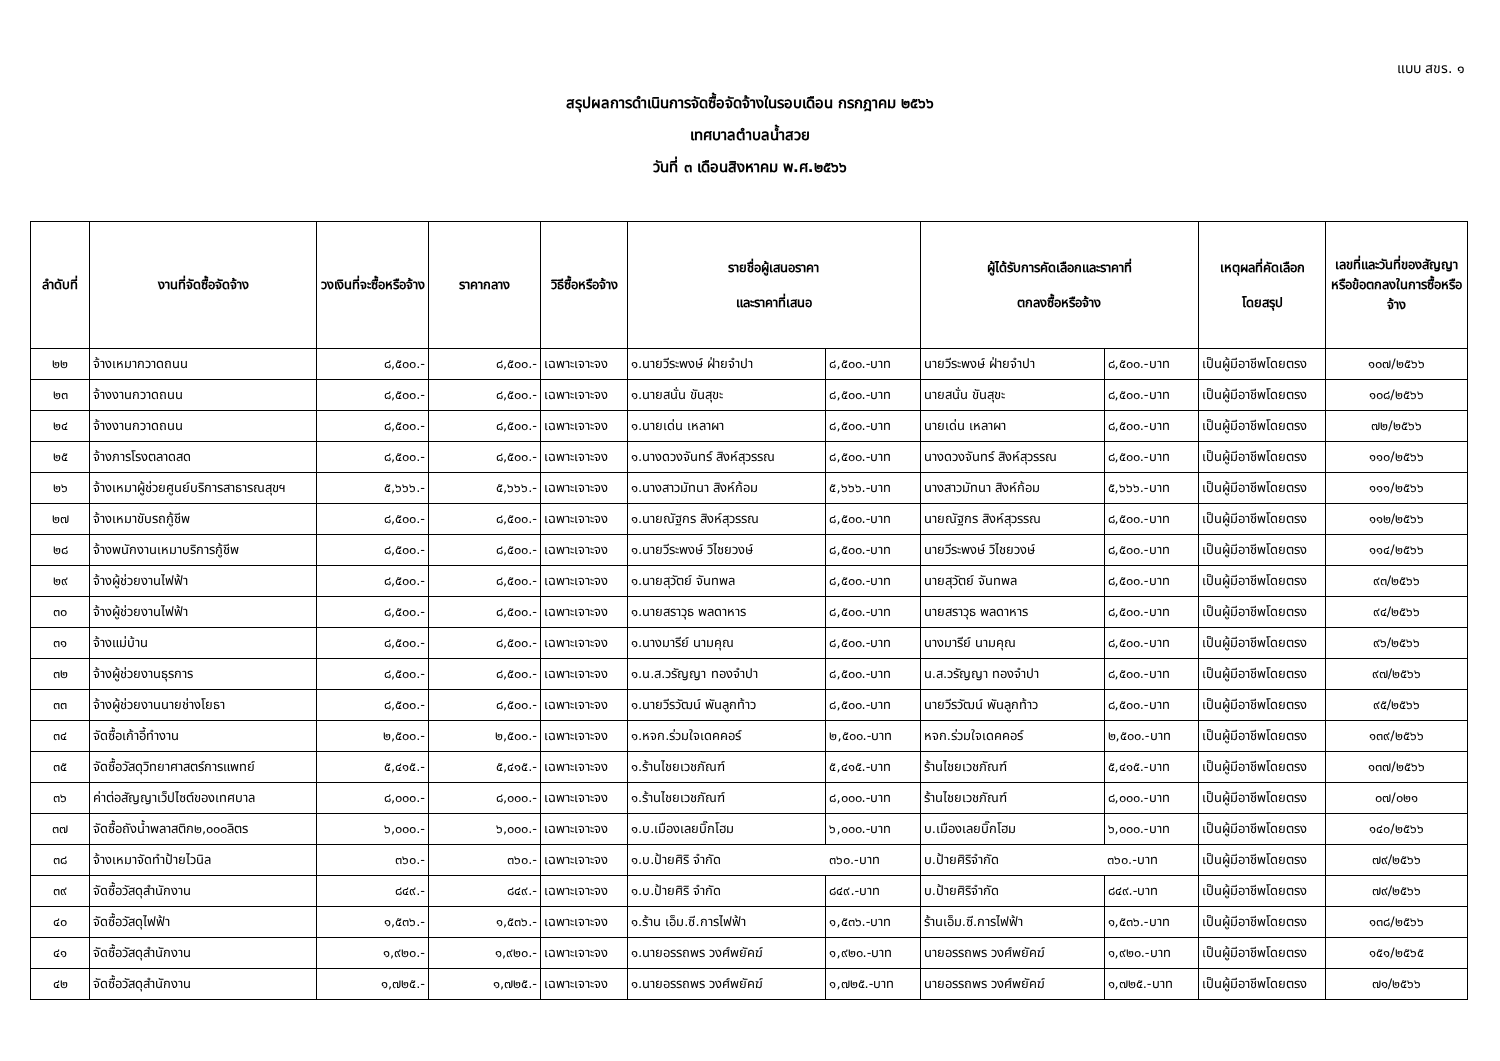แบบ สขร. ๑
สรุปผลการดำเนินการจัดซื้อจัดจ้างในรอบเดือน กรกฎาคม ๒๕๖๖
เทศบาลตำบลน้ำสวย
วันที่ ๓ เดือนสิงหาคม พ.ศ.๒๕๖๖
| ลำดับที่ | งานที่จัดซื้อจัดจ้าง | วงเงินที่จะซื้อหรือจ้าง | ราคากลาง | วิธีซื้อหรือจ้าง | รายชื่อผู้เสนอราคา และราคาที่เสนอ | | ผู้ได้รับการคัดเลือกและราคาที่ ตกลงซื้อหรือจ้าง | | เหตุผลที่คัดเลือก โดยสรุป | เลขที่และวันที่ของสัญญา หรือข้อตกลงในการซื้อหรือจ้าง |
| --- | --- | --- | --- | --- | --- | --- | --- | --- | --- | --- |
| ๒๒ | จ้างเหมากวาดถนน | ๘,๕๐๐.- | ๘,๕๐๐.- | เฉพาะเจาะจง | ๑.นายวีระพงษ์ ฝ่ายจำปา | ๘,๕๐๐.-บาท | นายวีระพงษ์ ฝ่ายจำปา | ๘,๕๐๐.-บาท | เป็นผู้มีอาชีพโดยตรง | ๑๐๗/๒๕๖๖ |
| ๒๓ | จ้างงานกวาดถนน | ๘,๕๐๐.- | ๘,๕๐๐.- | เฉพาะเจาะจง | ๑.นายสนั่น ขันสุขะ | ๘,๕๐๐.-บาท | นายสนั่น ขันสุขะ | ๘,๕๐๐.-บาท | เป็นผู้มีอาชีพโดยตรง | ๑๐๘/๒๕๖๖ |
| ๒๔ | จ้างงานกวาดถนน | ๘,๕๐๐.- | ๘,๕๐๐.- | เฉพาะเจาะจง | ๑.นายเด่น เหลาผา | ๘,๕๐๐.-บาท | นายเด่น เหลาผา | ๘,๕๐๐.-บาท | เป็นผู้มีอาชีพโดยตรง | ๗๒/๒๕๖๖ |
| ๒๕ | จ้างภารโรงตลาดสด | ๘,๕๐๐.- | ๘,๕๐๐.- | เฉพาะเจาะจง | ๑.นางดวงจันทร์ สิงห์สุวรรณ | ๘,๕๐๐.-บาท | นางดวงจันทร์ สิงห์สุวรรณ | ๘,๕๐๐.-บาท | เป็นผู้มีอาชีพโดยตรง | ๑๑๐/๒๕๖๖ |
| ๒๖ | จ้างเหมาผู้ช่วยศูนย์บริการสาธารณสุขฯ | ๕,๖๖๖.- | ๕,๖๖๖.- | เฉพาะเจาะจง | ๑.นางสาวมัทนา สิงห์ก้อม | ๕,๖๖๖.-บาท | นางสาวมัทนา สิงห์ก้อม | ๕,๖๖๖.-บาท | เป็นผู้มีอาชีพโดยตรง | ๑๑๑/๒๕๖๖ |
| ๒๗ | จ้างเหมาขับรถกู้ชีพ | ๘,๕๐๐.- | ๘,๕๐๐.- | เฉพาะเจาะจง | ๑.นายณัฐกร สิงห์สุวรรณ | ๘,๕๐๐.-บาท | นายณัฐกร สิงห์สุวรรณ | ๘,๕๐๐.-บาท | เป็นผู้มีอาชีพโดยตรง | ๑๑๒/๒๕๖๖ |
| ๒๘ | จ้างพนักงานเหมาบริการกู้ชีพ | ๘,๕๐๐.- | ๘,๕๐๐.- | เฉพาะเจาะจง | ๑.นายวีระพงษ์ วิไชยวงษ์ | ๘,๕๐๐.-บาท | นายวีระพงษ์ วิไชยวงษ์ | ๘,๕๐๐.-บาท | เป็นผู้มีอาชีพโดยตรง | ๑๑๔/๒๕๖๖ |
| ๒๙ | จ้างผู้ช่วยงานไฟฟ้า | ๘,๕๐๐.- | ๘,๕๐๐.- | เฉพาะเจาะจง | ๑.นายสุวัตย์ จันทพล | ๘,๕๐๐.-บาท | นายสุวัตย์ จันทพล | ๘,๕๐๐.-บาท | เป็นผู้มีอาชีพโดยตรง | ๙๓/๒๕๖๖ |
| ๓๐ | จ้างผู้ช่วยงานไฟฟ้า | ๘,๕๐๐.- | ๘,๕๐๐.- | เฉพาะเจาะจง | ๑.นายสราวุธ พลดาหาร | ๘,๕๐๐.-บาท | นายสราวุธ พลดาหาร | ๘,๕๐๐.-บาท | เป็นผู้มีอาชีพโดยตรง | ๙๔/๒๕๖๖ |
| ๓๑ | จ้างแม่บ้าน | ๘,๕๐๐.- | ๘,๕๐๐.- | เฉพาะเจาะจง | ๑.นางมารีย์ นามคุณ | ๘,๕๐๐.-บาท | นางมารีย์ นามคุณ | ๘,๕๐๐.-บาท | เป็นผู้มีอาชีพโดยตรง | ๙๖/๒๕๖๖ |
| ๓๒ | จ้างผู้ช่วยงานธุรการ | ๘,๕๐๐.- | ๘,๕๐๐.- | เฉพาะเจาะจง | ๑.น.ส.วรัญญา ทองจำปา | ๘,๕๐๐.-บาท | น.ส.วรัญญา ทองจำปา | ๘,๕๐๐.-บาท | เป็นผู้มีอาชีพโดยตรง | ๙๗/๒๕๖๖ |
| ๓๓ | จ้างผู้ช่วยงานนายช่างโยธา | ๘,๕๐๐.- | ๘,๕๐๐.- | เฉพาะเจาะจง | ๑.นายวีรวัฒน์ พันลูกท้าว | ๘,๕๐๐.-บาท | นายวีรวัฒน์ พันลูกท้าว | ๘,๕๐๐.-บาท | เป็นผู้มีอาชีพโดยตรง | ๙๕/๒๕๖๖ |
| ๓๔ | จัดซื้อเก้าอี้ทำงาน | ๒,๕๐๐.- | ๒,๕๐๐.- | เฉพาะเจาะจง | ๑.หจก.ร่วมใจเดคคอร์ | ๒,๕๐๐.-บาท | หจก.ร่วมใจเดคคอร์ | ๒,๕๐๐.-บาท | เป็นผู้มีอาชีพโดยตรง | ๑๓๙/๒๕๖๖ |
| ๓๕ | จัดซื้อวัสดุวิทยาศาสตร์การแพทย์ | ๕,๔๑๕.- | ๕,๔๑๕.- | เฉพาะเจาะจง | ๑.ร้านไชยเวชภัณฑ์ | ๕,๔๑๕.-บาท | ร้านไชยเวชภัณฑ์ | ๕,๔๑๕.-บาท | เป็นผู้มีอาชีพโดยตรง | ๑๓๗/๒๕๖๖ |
| ๓๖ | ค่าต่อสัญญาเว็ปไซต์ของเทศบาล | ๘,๐๐๐.- | ๘,๐๐๐.- | เฉพาะเจาะจง | ๑.ร้านไชยเวชภัณฑ์ | ๘,๐๐๐.-บาท | ร้านไชยเวชภัณฑ์ | ๘,๐๐๐.-บาท | เป็นผู้มีอาชีพโดยตรง | ๐๗/๐๒๑ |
| ๓๗ | จัดซื้อถังน้ำพลาสติก๒,๐๐๐ลิตร | ๖,๐๐๐.- | ๖,๐๐๐.- | เฉพาะเจาะจง | ๑.บ.เมืองเลยบิ๊กโฮม | ๖,๐๐๐.-บาท | บ.เมืองเลยบิ๊กโฮม | ๖,๐๐๐.-บาท | เป็นผู้มีอาชีพโดยตรง | ๑๔๐/๒๕๖๖ |
| ๓๘ | จ้างเหมาจัดทำป้ายไวนิล | ๓๖๐.- | ๓๖๐.- | เฉพาะเจาะจง | ๑.บ.ป้ายศิริ จำกัด | ๓๖๐.-บาท | บ.ป้ายศิริจำกัด | ๓๖๐.-บาท | เป็นผู้มีอาชีพโดยตรง | ๗๙/๒๕๖๖ |
| ๓๙ | จัดซื้อวัสดุสำนักงาน | ๘๔๙.- | ๘๔๙.- | เฉพาะเจาะจง | ๑.บ.ป้ายศิริ จำกัด | ๘๔๙.-บาท | บ.ป้ายศิริจำกัด | ๘๔๙.-บาท | เป็นผู้มีอาชีพโดยตรง | ๗๙/๒๕๖๖ |
| ๔๐ | จัดซื้อวัสดุไฟฟ้า | ๑,๕๓๖.- | ๑,๕๓๖.- | เฉพาะเจาะจง | ๑.ร้าน เอ็ม.ซี.การไฟฟ้า | ๑,๕๓๖.-บาท | ร้านเอ็ม.ซี.การไฟฟ้า | ๑,๕๓๖.-บาท | เป็นผู้มีอาชีพโดยตรง | ๑๓๘/๒๕๖๖ |
| ๔๑ | จัดซื้อวัสดุสำนักงาน | ๑,๙๒๐.- | ๑,๙๒๐.- | เฉพาะเจาะจง | ๑.นายอรรถพร วงศ์พยัคฆ์ | ๑,๙๒๐.-บาท | นายอรรถพร วงศ์พยัคฆ์ | ๑,๙๒๐.-บาท | เป็นผู้มีอาชีพโดยตรง | ๑๕๑/๒๕๖๕ |
| ๔๒ | จัดซื้อวัสดุสำนักงาน | ๑,๗๒๕.- | ๑,๗๒๕.- | เฉพาะเจาะจง | ๑.นายอรรถพร วงศ์พยัคฆ์ | ๑,๗๒๕.-บาท | นายอรรถพร วงศ์พยัคฆ์ | ๑,๗๒๕.-บาท | เป็นผู้มีอาชีพโดยตรง | ๗๑/๒๕๖๖ |